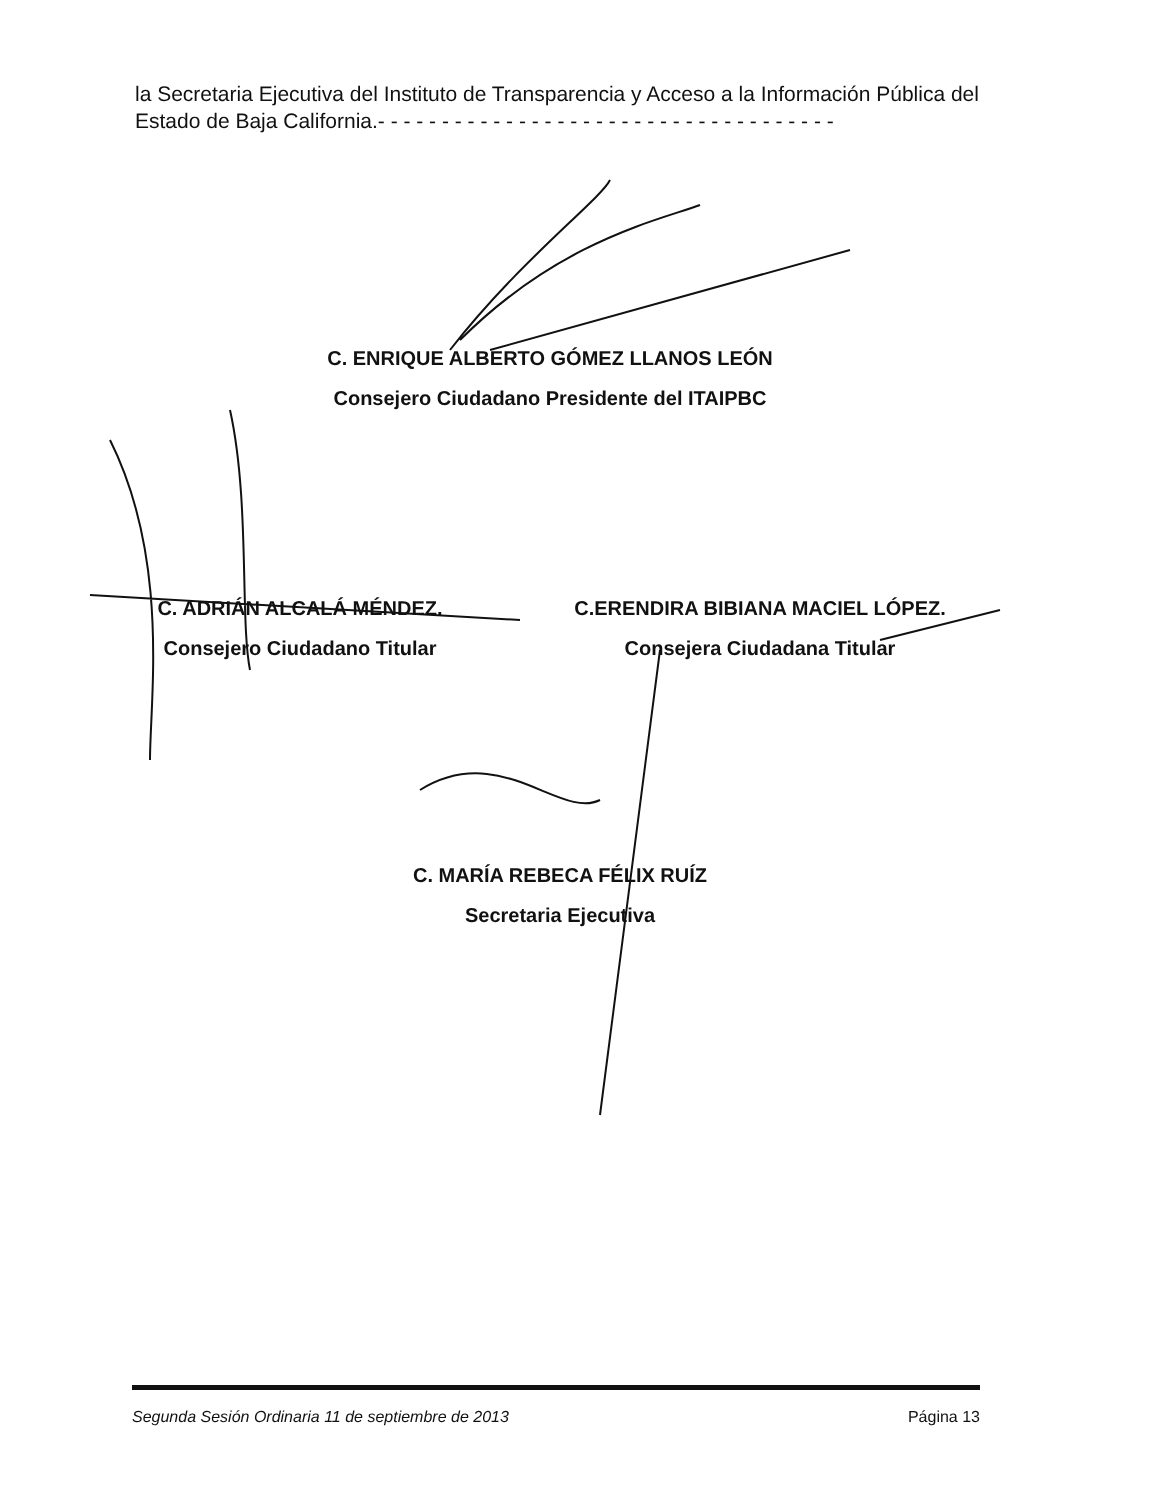la Secretaria Ejecutiva del Instituto de Transparencia y Acceso a la Información Pública del Estado de Baja California.- - - - - - - - - - - - - - - - - - - - - - - - - - - - - - - - - - - -
C. ENRIQUE ALBERTO GÓMEZ LLANOS LEÓN
Consejero Ciudadano Presidente del ITAIPBC
C. ADRIÁN ALCALÁ MÉNDEZ.
Consejero Ciudadano Titular
C.ERENDIRA BIBIANA MACIEL LÓPEZ.
Consejera Ciudadana Titular
C. MARÍA REBECA FÉLIX RUÍZ
Secretaria Ejecutiva
Segunda Sesión Ordinaria 11 de septiembre de 2013 Página 13